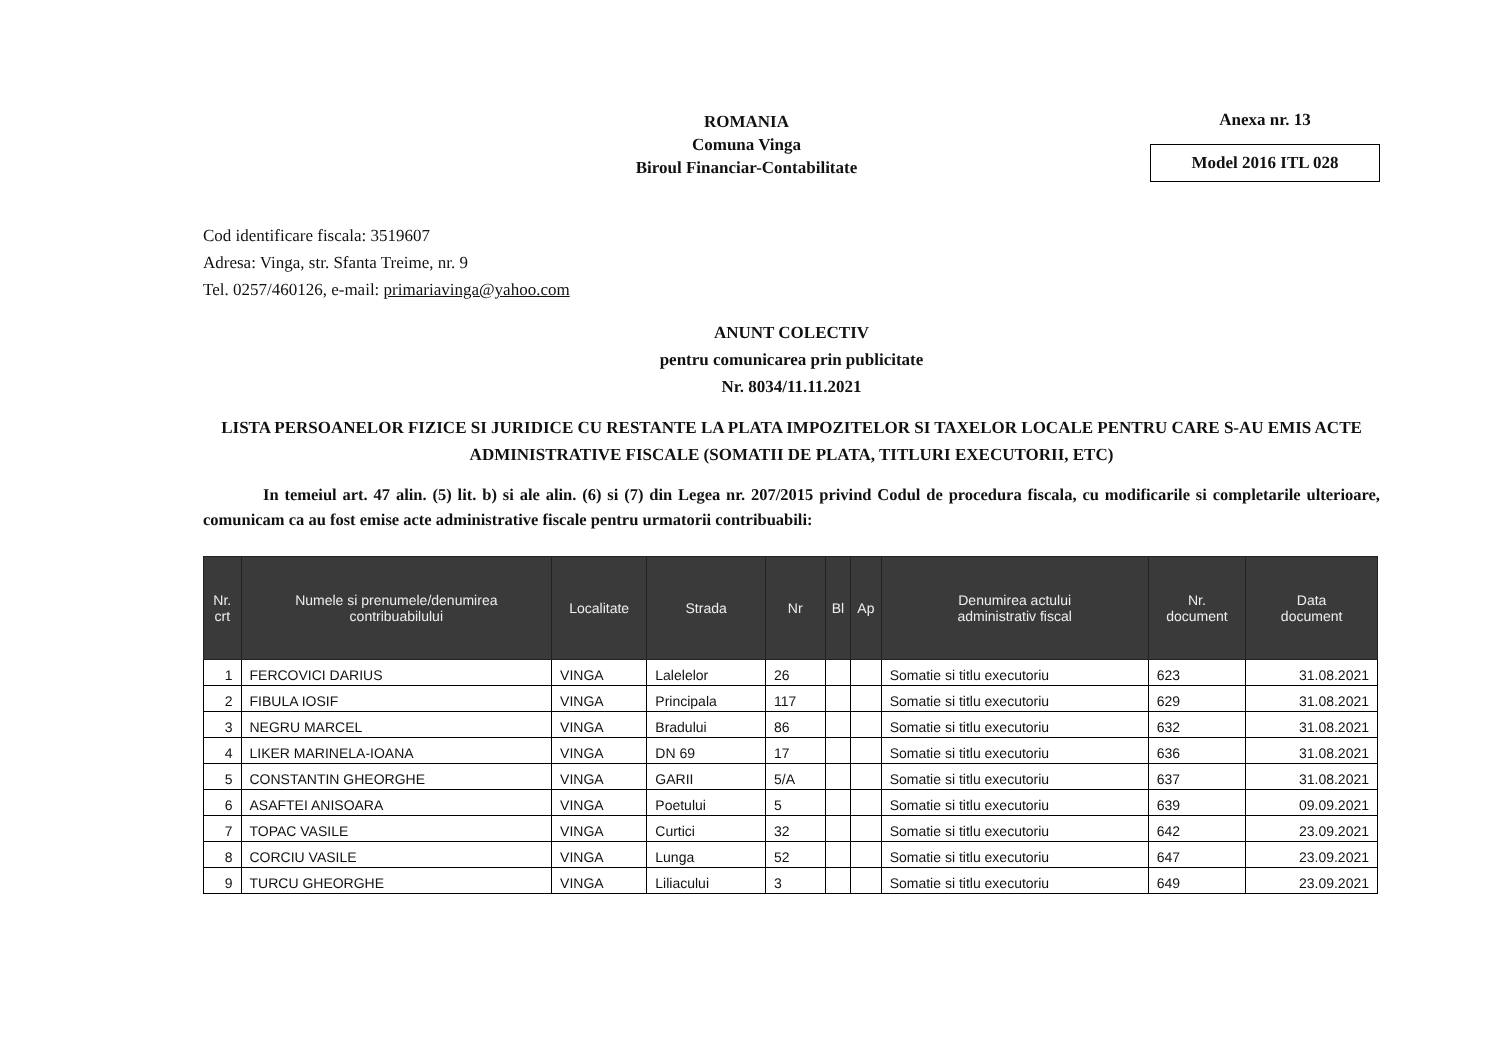ROMANIA
Comuna Vinga
Biroul Financiar-Contabilitate
Anexa nr. 13
Model 2016 ITL 028
Cod identificare fiscala: 3519607
Adresa: Vinga, str. Sfanta Treime, nr. 9
Tel. 0257/460126, e-mail: primariavinga@yahoo.com
ANUNT COLECTIV
pentru comunicarea prin publicitate
Nr. 8034/11.11.2021
LISTA PERSOANELOR FIZICE SI JURIDICE CU RESTANTE LA PLATA IMPOZITELOR SI TAXELOR LOCALE PENTRU CARE S-AU EMIS ACTE ADMINISTRATIVE FISCALE (SOMATII DE PLATA, TITLURI EXECUTORII, ETC)
In temeiul art. 47 alin. (5) lit. b) si ale alin. (6) si (7) din Legea nr. 207/2015 privind Codul de procedura fiscala, cu modificarile si completarile ulterioare, comunicam ca au fost emise acte administrative fiscale pentru urmatorii contribuabili:
| Nr. crt | Numele si prenumele/denumirea contribuabilului | Localitate | Strada | Nr | Bl | Ap | Denumirea actului administrativ fiscal | Nr. document | Data document |
| --- | --- | --- | --- | --- | --- | --- | --- | --- | --- |
| 1 | FERCOVICI DARIUS | VINGA | Lalelelor | 26 | | | Somatie si titlu executoriu | 623 | 31.08.2021 |
| 2 | FIBULA IOSIF | VINGA | Principala | 117 | | | Somatie si titlu executoriu | 629 | 31.08.2021 |
| 3 | NEGRU MARCEL | VINGA | Bradului | 86 | | | Somatie si titlu executoriu | 632 | 31.08.2021 |
| 4 | LIKER MARINELA-IOANA | VINGA | DN 69 | 17 | | | Somatie si titlu executoriu | 636 | 31.08.2021 |
| 5 | CONSTANTIN GHEORGHE | VINGA | GARII | 5/A | | | Somatie si titlu executoriu | 637 | 31.08.2021 |
| 6 | ASAFTEI ANISOARA | VINGA | Poetului | 5 | | | Somatie si titlu executoriu | 639 | 09.09.2021 |
| 7 | TOPAC VASILE | VINGA | Curtici | 32 | | | Somatie si titlu executoriu | 642 | 23.09.2021 |
| 8 | CORCIU VASILE | VINGA | Lunga | 52 | | | Somatie si titlu executoriu | 647 | 23.09.2021 |
| 9 | TURCU GHEORGHE | VINGA | Liliacului | 3 | | | Somatie si titlu executoriu | 649 | 23.09.2021 |